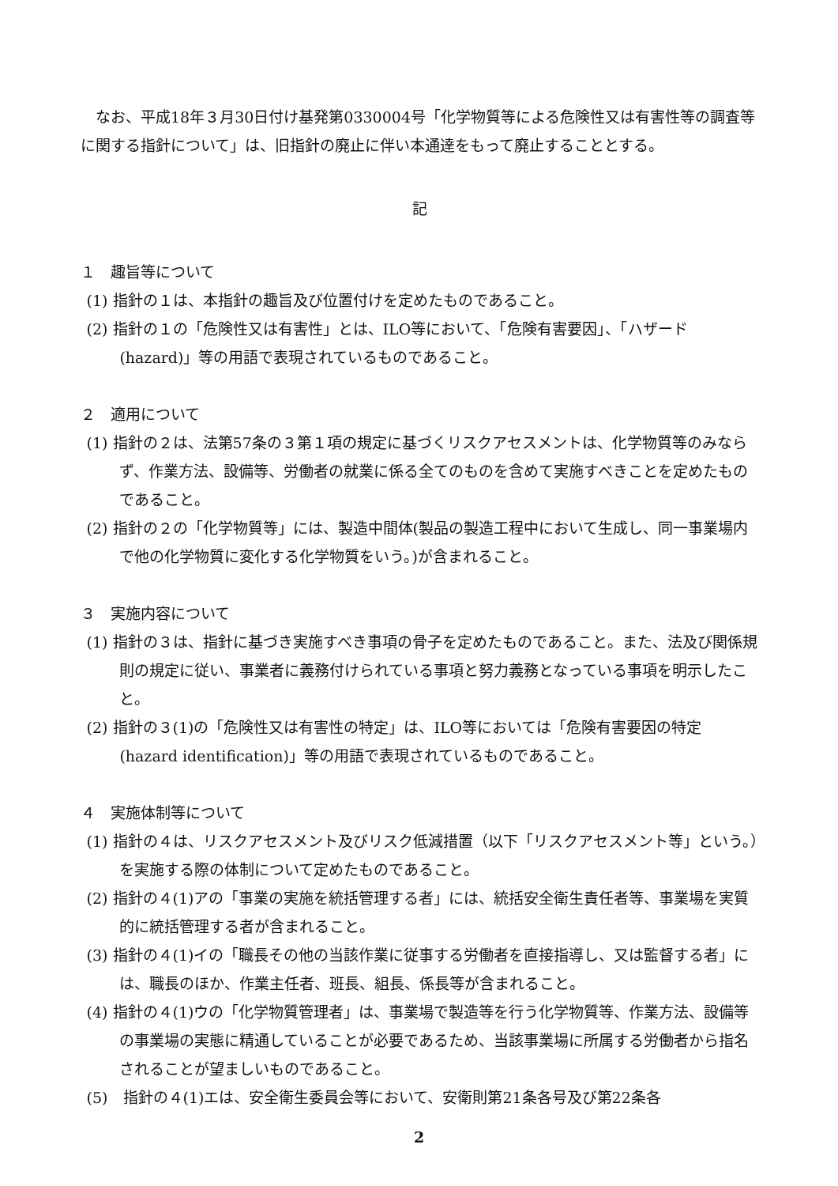なお、平成18年３月30日付け基発第0330004号「化学物質等による危険性又は有害性等の調査等に関する指針について」は、旧指針の廃止に伴い本通達をもって廃止することとする。
記
１　趣旨等について
(1) 指針の１は、本指針の趣旨及び位置付けを定めたものであること。
(2) 指針の１の「危険性又は有害性」とは、ILO等において、「危険有害要因」、「ハザード(hazard)」等の用語で表現されているものであること。
２　適用について
(1) 指針の２は、法第57条の３第１項の規定に基づくリスクアセスメントは、化学物質等のみならず、作業方法、設備等、労働者の就業に係る全てのものを含めて実施すべきことを定めたものであること。
(2) 指針の２の「化学物質等」には、製造中間体(製品の製造工程中において生成し、同一事業場内で他の化学物質に変化する化学物質をいう。)が含まれること。
３　実施内容について
(1) 指針の３は、指針に基づき実施すべき事項の骨子を定めたものであること。また、法及び関係規則の規定に従い、事業者に義務付けられている事項と努力義務となっている事項を明示したこと。
(2) 指針の３(1)の「危険性又は有害性の特定」は、ILO等においては「危険有害要因の特定(hazard identification)」等の用語で表現されているものであること。
４　実施体制等について
(1) 指針の４は、リスクアセスメント及びリスク低減措置（以下「リスクアセスメント等」という。）を実施する際の体制について定めたものであること。
(2) 指針の４(1)アの「事業の実施を統括管理する者」には、統括安全衛生責任者等、事業場を実質的に統括管理する者が含まれること。
(3) 指針の４(1)イの「職長その他の当該作業に従事する労働者を直接指導し、又は監督する者」には、職長のほか、作業主任者、班長、組長、係長等が含まれること。
(4) 指針の４(1)ウの「化学物質管理者」は、事業場で製造等を行う化学物質等、作業方法、設備等の事業場の実態に精通していることが必要であるため、当該事業場に所属する労働者から指名されることが望ましいものであること。
(5)　指針の４(1)エは、安全衛生委員会等において、安衛則第21条各号及び第22条各
2